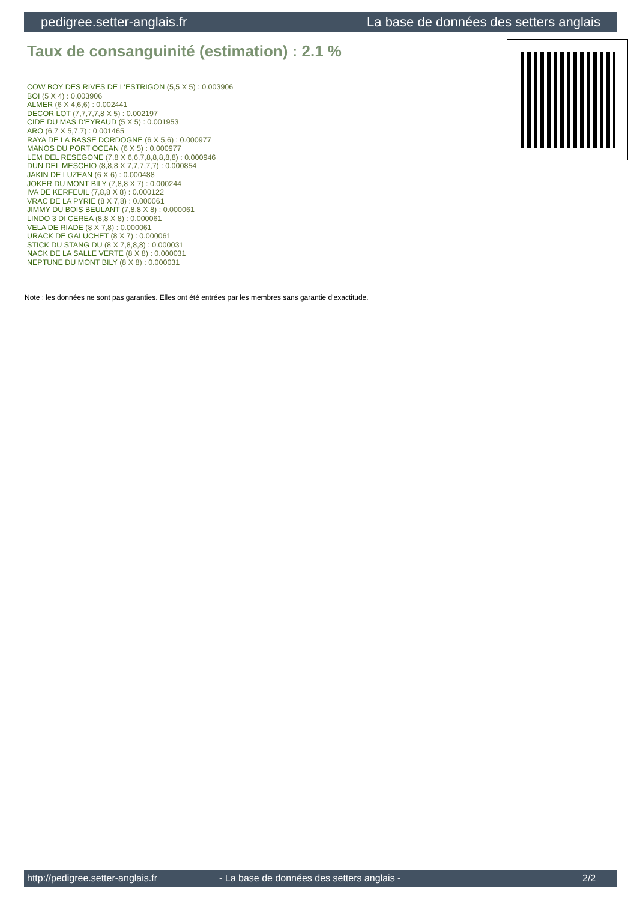pedigree.setter-anglais.fr La base de données des setters anglais
Taux de consanguinité (estimation) : 2.1 %
COW BOY DES RIVES DE L'ESTRIGON (5,5 X 5) : 0.003906
BOI (5 X 4) : 0.003906
ALMER (6 X 4,6,6) : 0.002441
DECOR LOT (7,7,7,7,8 X 5) : 0.002197
CIDE DU MAS D'EYRAUD (5 X 5) : 0.001953
ARO (6,7 X 5,7,7) : 0.001465
RAYA DE LA BASSE DORDOGNE (6 X 5,6) : 0.000977
MANOS DU PORT OCEAN (6 X 5) : 0.000977
LEM DEL RESEGONE (7,8 X 6,6,7,8,8,8,8,8) : 0.000946
DUN DEL MESCHIO (8,8,8 X 7,7,7,7,7) : 0.000854
JAKIN DE LUZEAN (6 X 6) : 0.000488
JOKER DU MONT BILY (7,8,8 X 7) : 0.000244
IVA DE KERFEUIL (7,8,8 X 8) : 0.000122
VRAC DE LA PYRIE (8 X 7,8) : 0.000061
JIMMY DU BOIS BEULANT (7,8,8 X 8) : 0.000061
LINDO 3 DI CEREA (8,8 X 8) : 0.000061
VELA DE RIADE (8 X 7,8) : 0.000061
URACK DE GALUCHET (8 X 7) : 0.000061
STICK DU STANG DU (8 X 7,8,8,8) : 0.000031
NACK DE LA SALLE VERTE (8 X 8) : 0.000031
NEPTUNE DU MONT BILY (8 X 8) : 0.000031
Note : les données ne sont pas garanties. Elles ont été entrées par les membres sans garantie d'exactitude.
http://pedigree.setter-anglais.fr - La base de données des setters anglais - 2/2